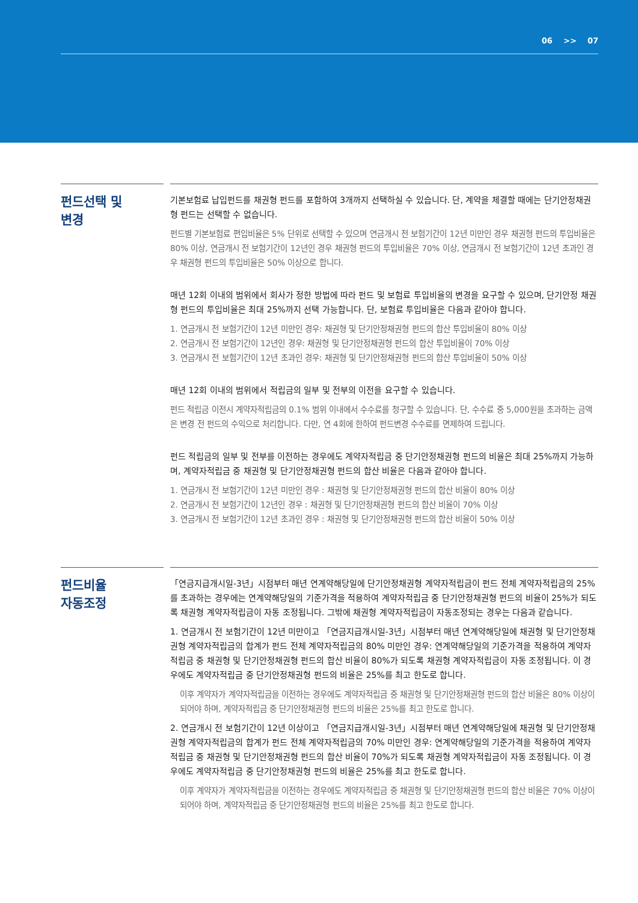06 >> 07
펀드선택 및
변경
기본보험료 납입펀드를 채권형 펀드를 포함하여 3개까지 선택하실 수 있습니다. 단, 계약을 체결할 때에는 단기안정채권형 펀드는 선택할 수 없습니다.
펀드별 기본보험료 편입비율은 5% 단위로 선택할 수 있으며 연금개시 전 보험기간이 12년 미만인 경우 채권형 펀드의 투입비율은 80% 이상, 연금개시 전 보험기간이 12년인 경우 채권형 펀드의 투입비율은 70% 이상, 연금개시 전 보험기간이 12년 초과인 경우 채권형 펀드의 투입비율은 50% 이상으로 합니다.
매년 12회 이내의 범위에서 회사가 정한 방법에 따라 펀드 및 보험료 투입비율의 변경을 요구할 수 있으며, 단기안정 채권형 펀드의 투입비율은 최대 25%까지 선택 가능합니다. 단, 보험료 투입비율은 다음과 같아야 합니다.
1. 연금개시 전 보험기간이 12년 미만인 경우: 채권형 및 단기안정채권형 펀드의 합산 투입비율이 80% 이상
2. 연금개시 전 보험기간이 12년인 경우: 채권형 및 단기안정채권형 펀드의 합산 투입비율이 70% 이상
3. 연금개시 전 보험기간이 12년 초과인 경우: 채권형 및 단기안정채권형 펀드의 합산 투입비율이 50% 이상
매년 12회 이내의 범위에서 적립금의 일부 및 전부의 이전을 요구할 수 있습니다.
펀드 적립금 이전시 계약자적립금의 0.1% 범위 이내에서 수수료를 청구할 수 있습니다. 단, 수수료 중 5,000원을 초과하는 금액은 변경 전 펀드의 수익으로 처리합니다. 다만, 연 4회에 한하여 펀드변경 수수료를 면제하여 드립니다.
펀드 적립금의 일부 및 전부를 이전하는 경우에도 계약자적립금 중 단기안정채권형 펀드의 비율은 최대 25%까지 가능하며, 계약자적립금 중 채권형 및 단기안정채권형 펀드의 합산 비율은 다음과 같아야 합니다.
1. 연금개시 전 보험기간이 12년 미만인 경우 : 채권형 및 단기안정채권형 펀드의 합산 비율이 80% 이상
2. 연금개시 전 보험기간이 12년인 경우 : 채권형 및 단기안정채권형 펀드의 합산 비율이 70% 이상
3. 연금개시 전 보험기간이 12년 초과인 경우 : 채권형 및 단기안정채권형 펀드의 합산 비율이 50% 이상
펀드비율
자동조정
「연금지급개시일-3년」시점부터 매년 연계약해당일에 단기안정채권형 계약자적립금이 펀드 전체 계약자적립금의 25%를 초과하는 경우에는 연계약해당일의 기준가격을 적용하여 계약자적립금 중 단기안정채권형 펀드의 비율이 25%가 되도록 채권형 계약자적립금이 자동 조정됩니다. 그밖에 채권형 계약자적립금이 자동조정되는 경우는 다음과 같습니다.
1. 연금개시 전 보험기간이 12년 미만이고 「연금지급개시일-3년」시점부터 매년 연계약해당일에 채권형 및 단기안정채권형 계약자적립금의 합계가 펀드 전체 계약자적립금의 80% 미만인 경우: 연계약해당일의 기준가격을 적용하여 계약자적립금 중 채권형 및 단기안정채권형 펀드의 합산 비율이 80%가 되도록 채권형 계약자적립금이 자동 조정됩니다. 이 경우에도 계약자적립금 중 단기안정채권형 펀드의 비율은 25%를 최고 한도로 합니다.
이후 계약자가 계약자적립금을 이전하는 경우에도 계약자적립금 중 채권형 및 단기안정채권형 펀드의 합산 비율은 80% 이상이 되어야 하며, 계약자적립금 중 단기안정채권형 펀드의 비율은 25%를 최고 한도로 합니다.
2. 연금개시 전 보험기간이 12년 이상이고 「연금지급개시일-3년」시점부터 매년 연계약해당일에 채권형 및 단기안정채권형 계약자적립금의 합계가 펀드 전체 계약자적립금의 70% 미만인 경우: 연계약해당일의 기준가격을 적용하여 계약자적립금 중 채권형 및 단기안정채권형 펀드의 합산 비율이 70%가 되도록 채권형 계약자적립금이 자동 조정됩니다. 이 경우에도 계약자적립금 중 단기안정채권형 펀드의 비율은 25%를 최고 한도로 합니다.
이후 계약자가 계약자적립금을 이전하는 경우에도 계약자적립금 중 채권형 및 단기안정채권형 펀드의 합산 비율은 70% 이상이 되어야 하며, 계약자적립금 중 단기안정채권형 펀드의 비율은 25%를 최고 한도로 합니다.